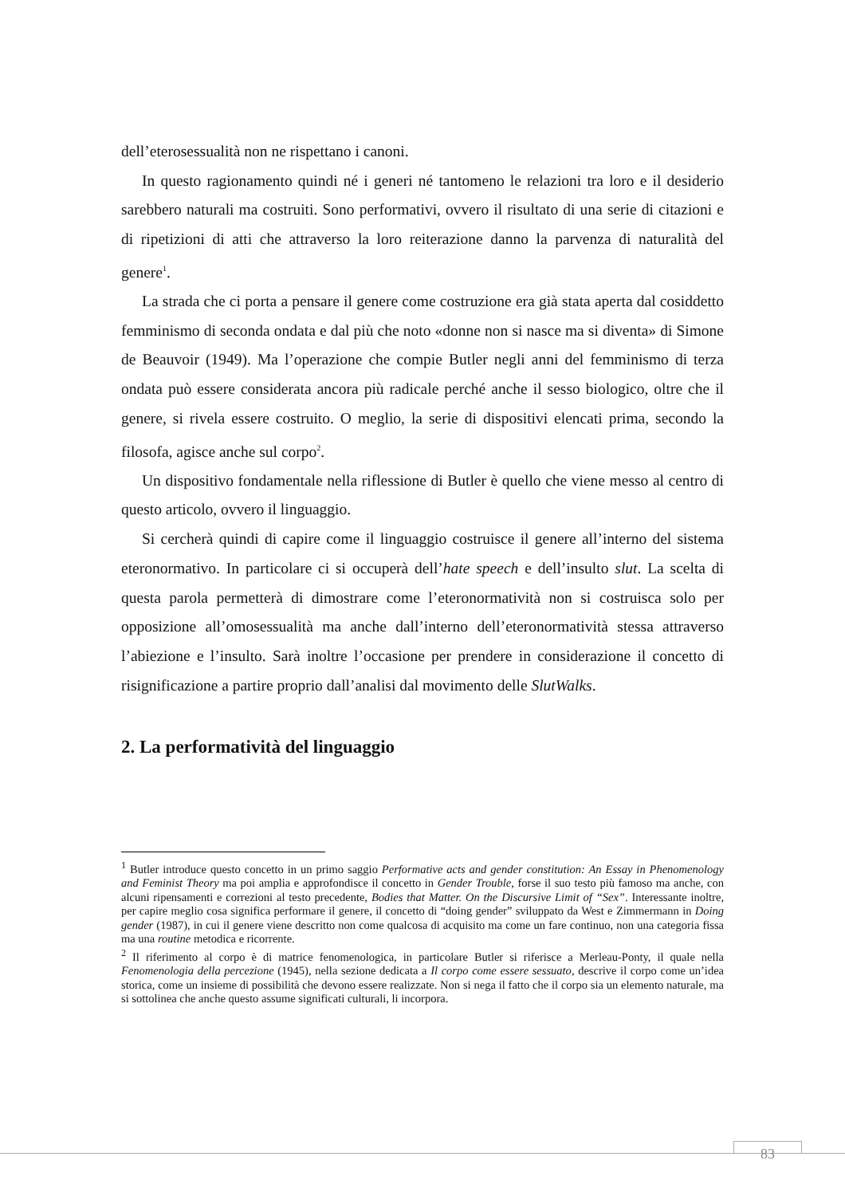dell’eterosessualità non ne rispettano i canoni.
In questo ragionamento quindi né i generi né tantomeno le relazioni tra loro e il desiderio sarebbero naturali ma costruiti. Sono performativi, ovvero il risultato di una serie di citazioni e di ripetizioni di atti che attraverso la loro reiterazione danno la parvenza di naturalità del genere<sup>1</sup>.
La strada che ci porta a pensare il genere come costruzione era già stata aperta dal cosiddetto femminismo di seconda ondata e dal più che noto «donne non si nasce ma si diventa» di Simone de Beauvoir (1949). Ma l’operazione che compie Butler negli anni del femminismo di terza ondata può essere considerata ancora più radicale perché anche il sesso biologico, oltre che il genere, si rivela essere costruito. O meglio, la serie di dispositivi elencati prima, secondo la filosofa, agisce anche sul corpo<sup>2</sup>.
Un dispositivo fondamentale nella riflessione di Butler è quello che viene messo al centro di questo articolo, ovvero il linguaggio.
Si cercherà quindi di capire come il linguaggio costruisce il genere all’interno del sistema eteronormativo. In particolare ci si occuperà dell’hate speech e dell’insulto slut. La scelta di questa parola permetterà di dimostrare come l’eteronormatività non si costruisca solo per opposizione all’omosessualità ma anche dall’interno dell’eteronormatività stessa attraverso l’abiezione e l’insulto. Sarà inoltre l’occasione per prendere in considerazione il concetto di risignificazione a partire proprio dall’analisi dal movimento delle SlutWalks.
2. La performatività del linguaggio
<sup>1</sup> Butler introduce questo concetto in un primo saggio Performative acts and gender constitution: An Essay in Phenomenology and Feminist Theory ma poi amplia e approfondisce il concetto in Gender Trouble, forse il suo testo più famoso ma anche, con alcuni ripensamenti e correzioni al testo precedente, Bodies that Matter. On the Discursive Limit of “Sex”. Interessante inoltre, per capire meglio cosa significa performare il genere, il concetto di “doing gender” sviluppato da West e Zimmermann in Doing gender (1987), in cui il genere viene descritto non come qualcosa di acquisito ma come un fare continuo, non una categoria fissa ma una routine metodica e ricorrente.
<sup>2</sup> Il riferimento al corpo è di matrice fenomenologica, in particolare Butler si riferisce a Merleau-Ponty, il quale nella Fenomenologia della percezione (1945), nella sezione dedicata a Il corpo come essere sessuato, descrive il corpo come un’idea storica, come un insieme di possibilità che devono essere realizzate. Non si nega il fatto che il corpo sia un elemento naturale, ma si sottolinea che anche questo assume significati culturali, li incorpora.
83